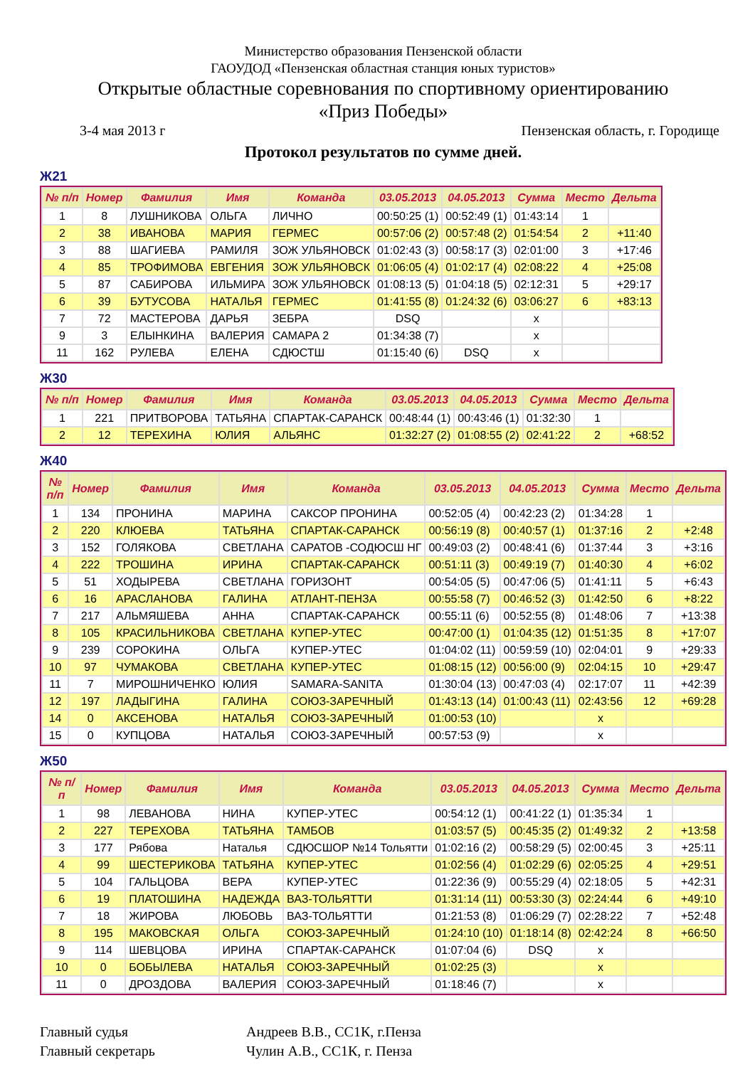Министерство образования Пензенской области
ГАОУДОД «Пензенская областная станция юных туристов»
Открытые областные соревнования по спортивному ориентированию
«Приз Победы»
3-4 мая 2013 г Пензенская область, г. Городище
Протокол результатов по сумме дней.
Ж21
| № п/п | Номер | Фамилия | Имя | Команда | 03.05.2013 | 04.05.2013 | Сумма | Место | Дельта |
| --- | --- | --- | --- | --- | --- | --- | --- | --- | --- |
| 1 | 8 | ЛУШНИКОВА | ОЛЬГА | ЛИЧНО | 00:50:25 (1) | 00:52:49 (1) | 01:43:14 | 1 | |
| 2 | 38 | ИВАНОВА | МАРИЯ | ГЕРМЕС | 00:57:06 (2) | 00:57:48 (2) | 01:54:54 | 2 | +11:40 |
| 3 | 88 | ШАГИЕВА | РАМИЛЯ | ЗОЖ УЛЬЯНОВСК | 01:02:43 (3) | 00:58:17 (3) | 02:01:00 | 3 | +17:46 |
| 4 | 85 | ТРОФИМОВА | ЕВГЕНИЯ | ЗОЖ УЛЬЯНОВСК | 01:06:05 (4) | 01:02:17 (4) | 02:08:22 | 4 | +25:08 |
| 5 | 87 | САБИРОВА | ИЛЬМИРА | ЗОЖ УЛЬЯНОВСК | 01:08:13 (5) | 01:04:18 (5) | 02:12:31 | 5 | +29:17 |
| 6 | 39 | БУТУСОВА | НАТАЛЬЯ | ГЕРМЕС | 01:41:55 (8) | 01:24:32 (6) | 03:06:27 | 6 | +83:13 |
| 7 | 72 | МАСТЕРОВА | ДАРЬЯ | ЗЕБРА | DSQ | | x | | |
| 9 | 3 | ЕЛЫНКИНА | ВАЛЕРИЯ | САМАРА 2 | 01:34:38 (7) | | x | | |
| 11 | 162 | РУЛЕВА | ЕЛЕНА | СДЮСТШ | 01:15:40 (6) | DSQ | x | | |
Ж30
| № п/п | Номер | Фамилия | Имя | Команда | 03.05.2013 | 04.05.2013 | Сумма | Место | Дельта |
| --- | --- | --- | --- | --- | --- | --- | --- | --- | --- |
| 1 | 221 | ПРИТВОРОВА | ТАТЬЯНА | СПАРТАК-САРАНСК | 00:48:44 (1) | 00:43:46 (1) | 01:32:30 | 1 | |
| 2 | 12 | ТЕРЕХИНА | ЮЛИЯ | АЛЬЯНС | 01:32:27 (2) | 01:08:55 (2) | 02:41:22 | 2 | +68:52 |
Ж40
| № п/п | Номер | Фамилия | Имя | Команда | 03.05.2013 | 04.05.2013 | Сумма | Место | Дельта |
| --- | --- | --- | --- | --- | --- | --- | --- | --- | --- |
| 1 | 134 | ПРОНИНА | МАРИНА | САКСОР ПРОНИНА | 00:52:05 (4) | 00:42:23 (2) | 01:34:28 | 1 | |
| 2 | 220 | КЛЮЕВА | ТАТЬЯНА | СПАРТАК-САРАНСК | 00:56:19 (8) | 00:40:57 (1) | 01:37:16 | 2 | +2:48 |
| 3 | 152 | ГОЛЯКОВА | СВЕТЛАНА | САРАТОВ -СОДЮСШ НГ | 00:49:03 (2) | 00:48:41 (6) | 01:37:44 | 3 | +3:16 |
| 4 | 222 | ТРОШИНА | ИРИНА | СПАРТАК-САРАНСК | 00:51:11 (3) | 00:49:19 (7) | 01:40:30 | 4 | +6:02 |
| 5 | 51 | ХОДЫРЕВА | СВЕТЛАНА | ГОРИЗОНТ | 00:54:05 (5) | 00:47:06 (5) | 01:41:11 | 5 | +6:43 |
| 6 | 16 | АРАСЛАНОВА | ГАЛИНА | АТЛАНТ-ПЕНЗА | 00:55:58 (7) | 00:46:52 (3) | 01:42:50 | 6 | +8:22 |
| 7 | 217 | АЛЬМЯШЕВА | АННА | СПАРТАК-САРАНСК | 00:55:11 (6) | 00:52:55 (8) | 01:48:06 | 7 | +13:38 |
| 8 | 105 | КРАСИЛЬНИКОВА | СВЕТЛАНА | КУПЕР-УТЕС | 00:47:00 (1) | 01:04:35 (12) | 01:51:35 | 8 | +17:07 |
| 9 | 239 | СОРОКИНА | ОЛЬГА | КУПЕР-УТЕС | 01:04:02 (11) | 00:59:59 (10) | 02:04:01 | 9 | +29:33 |
| 10 | 97 | ЧУМАКОВА | СВЕТЛАНА | КУПЕР-УТЕС | 01:08:15 (12) | 00:56:00 (9) | 02:04:15 | 10 | +29:47 |
| 11 | 7 | МИРОШНИЧЕНКО | ЮЛИЯ | SAMARA-SANITA | 01:30:04 (13) | 00:47:03 (4) | 02:17:07 | 11 | +42:39 |
| 12 | 197 | ЛАДЫГИНА | ГАЛИНА | СОЮЗ-ЗАРЕЧНЫЙ | 01:43:13 (14) | 01:00:43 (11) | 02:43:56 | 12 | +69:28 |
| 14 | 0 | АКСЕНОВА | НАТАЛЬЯ | СОЮЗ-ЗАРЕЧНЫЙ | 01:00:53 (10) | | x | | |
| 15 | 0 | КУПЦОВА | НАТАЛЬЯ | СОЮЗ-ЗАРЕЧНЫЙ | 00:57:53 (9) | | x | | |
Ж50
| № п/п | Номер | Фамилия | Имя | Команда | 03.05.2013 | 04.05.2013 | Сумма | Место | Дельта |
| --- | --- | --- | --- | --- | --- | --- | --- | --- | --- |
| 1 | 98 | ЛЕВАНОВА | НИНА | КУПЕР-УТЕС | 00:54:12 (1) | 00:41:22 (1) | 01:35:34 | 1 | |
| 2 | 227 | ТЕРЕХОВА | ТАТЬЯНА | ТАМБОВ | 01:03:57 (5) | 00:45:35 (2) | 01:49:32 | 2 | +13:58 |
| 3 | 177 | Рябова | Наталья | СДЮСШОР №14 Тольятти | 01:02:16 (2) | 00:58:29 (5) | 02:00:45 | 3 | +25:11 |
| 4 | 99 | ШЕСТЕРИКОВА | ТАТЬЯНА | КУПЕР-УТЕС | 01:02:56 (4) | 01:02:29 (6) | 02:05:25 | 4 | +29:51 |
| 5 | 104 | ГАЛЬЦОВА | ВЕРА | КУПЕР-УТЕС | 01:22:36 (9) | 00:55:29 (4) | 02:18:05 | 5 | +42:31 |
| 6 | 19 | ПЛАТОШИНА | НАДЕЖДА | ВАЗ-ТОЛЬЯТТИ | 01:31:14 (11) | 00:53:30 (3) | 02:24:44 | 6 | +49:10 |
| 7 | 18 | ЖИРОВА | ЛЮБОВЬ | ВАЗ-ТОЛЬЯТТИ | 01:21:53 (8) | 01:06:29 (7) | 02:28:22 | 7 | +52:48 |
| 8 | 195 | МАКОВСКАЯ | ОЛЬГА | СОЮЗ-ЗАРЕЧНЫЙ | 01:24:10 (10) | 01:18:14 (8) | 02:42:24 | 8 | +66:50 |
| 9 | 114 | ШЕВЦОВА | ИРИНА | СПАРТАК-САРАНСК | 01:07:04 (6) | DSQ | x | | |
| 10 | 0 | БОБЫЛЕВА | НАТАЛЬЯ | СОЮЗ-ЗАРЕЧНЫЙ | 01:02:25 (3) | | x | | |
| 11 | 0 | ДРОЗДОВА | ВАЛЕРИЯ | СОЮЗ-ЗАРЕЧНЫЙ | 01:18:46 (7) | | x | | |
Главный судья Андреев В.В., СС1К, г.Пенза Главный секретарь Чулин А.В., СС1К, г. Пенза